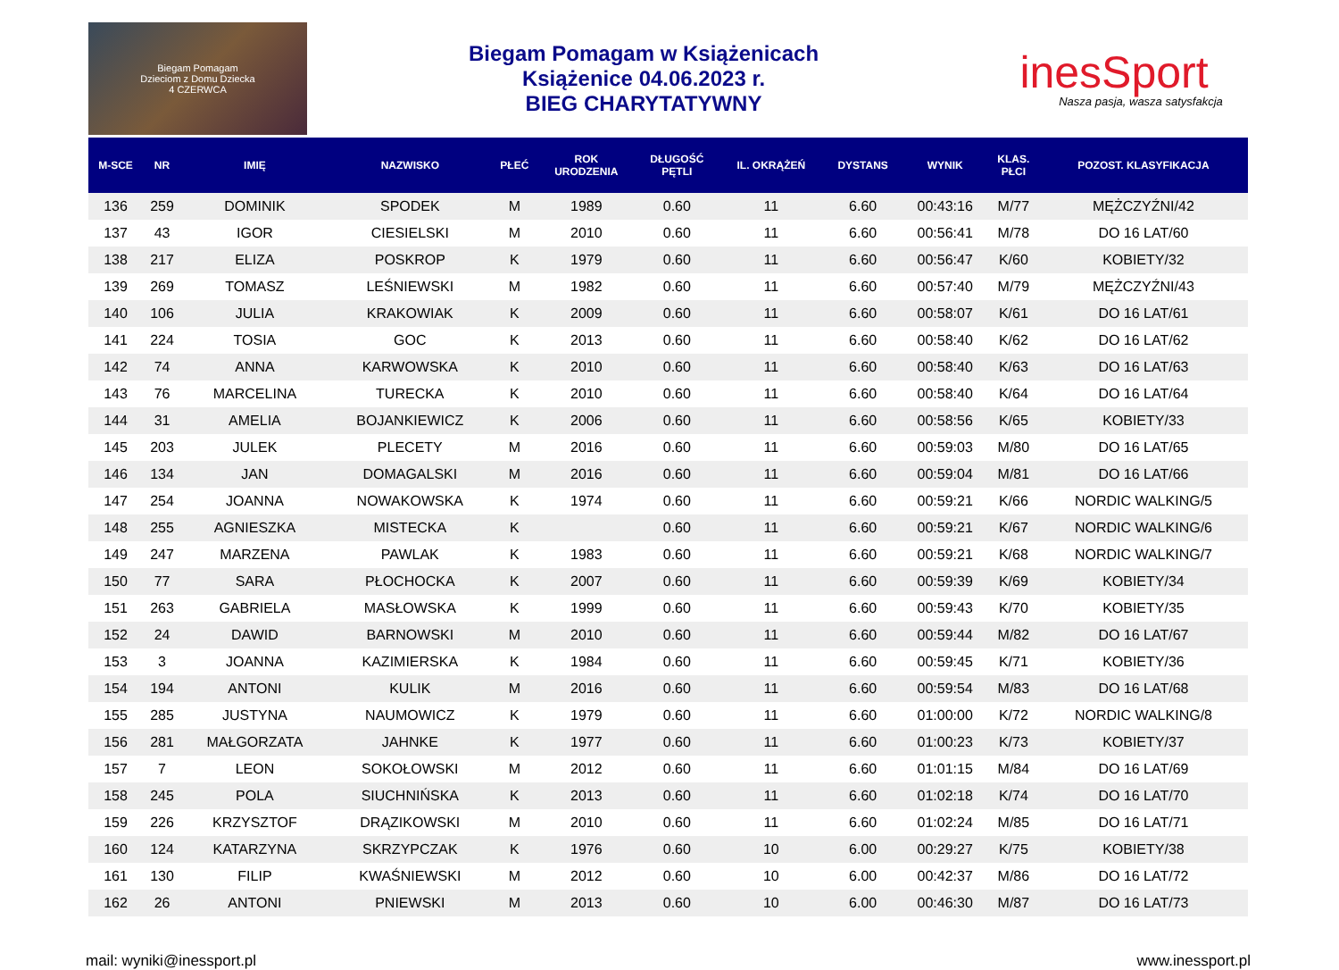Biegam Pomagam
Dzieciom z Domu Dziecka
4 CZERWCA
Biegam Pomagam w Książenicach
Książenice 04.06.2023 r.
BIEG CHARYTATYWNY
inesSport
Nasza pasja, wasza satysfakcja
| M-SCE | NR | IMIĘ | NAZWISKO | PŁEĆ | ROK URODZENIA | DŁUGOŚĆ PĘTLI | IL. OKRĄŻEŃ | DYSTANS | WYNIK | KLAS. PŁCI | POZOST. KLASYFIKACJA |
| --- | --- | --- | --- | --- | --- | --- | --- | --- | --- | --- | --- |
| 136 | 259 | DOMINIK | SPODEK | M | 1989 | 0.60 | 11 | 6.60 | 00:43:16 | M/77 | MĘŻCZYŹNI/42 |
| 137 | 43 | IGOR | CIESIELSKI | M | 2010 | 0.60 | 11 | 6.60 | 00:56:41 | M/78 | DO 16 LAT/60 |
| 138 | 217 | ELIZA | POSKROP | K | 1979 | 0.60 | 11 | 6.60 | 00:56:47 | K/60 | KOBIETY/32 |
| 139 | 269 | TOMASZ | LEŚNIEWSKI | M | 1982 | 0.60 | 11 | 6.60 | 00:57:40 | M/79 | MĘŻCZYŹNI/43 |
| 140 | 106 | JULIA | KRAKOWIAK | K | 2009 | 0.60 | 11 | 6.60 | 00:58:07 | K/61 | DO 16 LAT/61 |
| 141 | 224 | TOSIA | GOC | K | 2013 | 0.60 | 11 | 6.60 | 00:58:40 | K/62 | DO 16 LAT/62 |
| 142 | 74 | ANNA | KARWOWSKA | K | 2010 | 0.60 | 11 | 6.60 | 00:58:40 | K/63 | DO 16 LAT/63 |
| 143 | 76 | MARCELINA | TURECKA | K | 2010 | 0.60 | 11 | 6.60 | 00:58:40 | K/64 | DO 16 LAT/64 |
| 144 | 31 | AMELIA | BOJANKIEWICZ | K | 2006 | 0.60 | 11 | 6.60 | 00:58:56 | K/65 | KOBIETY/33 |
| 145 | 203 | JULEK | PLECETY | M | 2016 | 0.60 | 11 | 6.60 | 00:59:03 | M/80 | DO 16 LAT/65 |
| 146 | 134 | JAN | DOMAGALSKI | M | 2016 | 0.60 | 11 | 6.60 | 00:59:04 | M/81 | DO 16 LAT/66 |
| 147 | 254 | JOANNA | NOWAKOWSKA | K | 1974 | 0.60 | 11 | 6.60 | 00:59:21 | K/66 | NORDIC WALKING/5 |
| 148 | 255 | AGNIESZKA | MISTECKA | K | | 0.60 | 11 | 6.60 | 00:59:21 | K/67 | NORDIC WALKING/6 |
| 149 | 247 | MARZENA | PAWLAK | K | 1983 | 0.60 | 11 | 6.60 | 00:59:21 | K/68 | NORDIC WALKING/7 |
| 150 | 77 | SARA | PŁOCHOCKA | K | 2007 | 0.60 | 11 | 6.60 | 00:59:39 | K/69 | KOBIETY/34 |
| 151 | 263 | GABRIELA | MASŁOWSKA | K | 1999 | 0.60 | 11 | 6.60 | 00:59:43 | K/70 | KOBIETY/35 |
| 152 | 24 | DAWID | BARNOWSKI | M | 2010 | 0.60 | 11 | 6.60 | 00:59:44 | M/82 | DO 16 LAT/67 |
| 153 | 3 | JOANNA | KAZIMIERSKA | K | 1984 | 0.60 | 11 | 6.60 | 00:59:45 | K/71 | KOBIETY/36 |
| 154 | 194 | ANTONI | KULIK | M | 2016 | 0.60 | 11 | 6.60 | 00:59:54 | M/83 | DO 16 LAT/68 |
| 155 | 285 | JUSTYNA | NAUMOWICZ | K | 1979 | 0.60 | 11 | 6.60 | 01:00:00 | K/72 | NORDIC WALKING/8 |
| 156 | 281 | MAŁGORZATA | JAHNKE | K | 1977 | 0.60 | 11 | 6.60 | 01:00:23 | K/73 | KOBIETY/37 |
| 157 | 7 | LEON | SOKOŁOWSKI | M | 2012 | 0.60 | 11 | 6.60 | 01:01:15 | M/84 | DO 16 LAT/69 |
| 158 | 245 | POLA | SIUCHNIŃSKA | K | 2013 | 0.60 | 11 | 6.60 | 01:02:18 | K/74 | DO 16 LAT/70 |
| 159 | 226 | KRZYSZTOF | DRĄZIKOWSKI | M | 2010 | 0.60 | 11 | 6.60 | 01:02:24 | M/85 | DO 16 LAT/71 |
| 160 | 124 | KATARZYNA | SKRZYPCZAK | K | 1976 | 0.60 | 10 | 6.00 | 00:29:27 | K/75 | KOBIETY/38 |
| 161 | 130 | FILIP | KWAŚNIEWSKI | M | 2012 | 0.60 | 10 | 6.00 | 00:42:37 | M/86 | DO 16 LAT/72 |
| 162 | 26 | ANTONI | PNIEWSKI | M | 2013 | 0.60 | 10 | 6.00 | 00:46:30 | M/87 | DO 16 LAT/73 |
mail: wyniki@inessport.pl www.inessport.pl